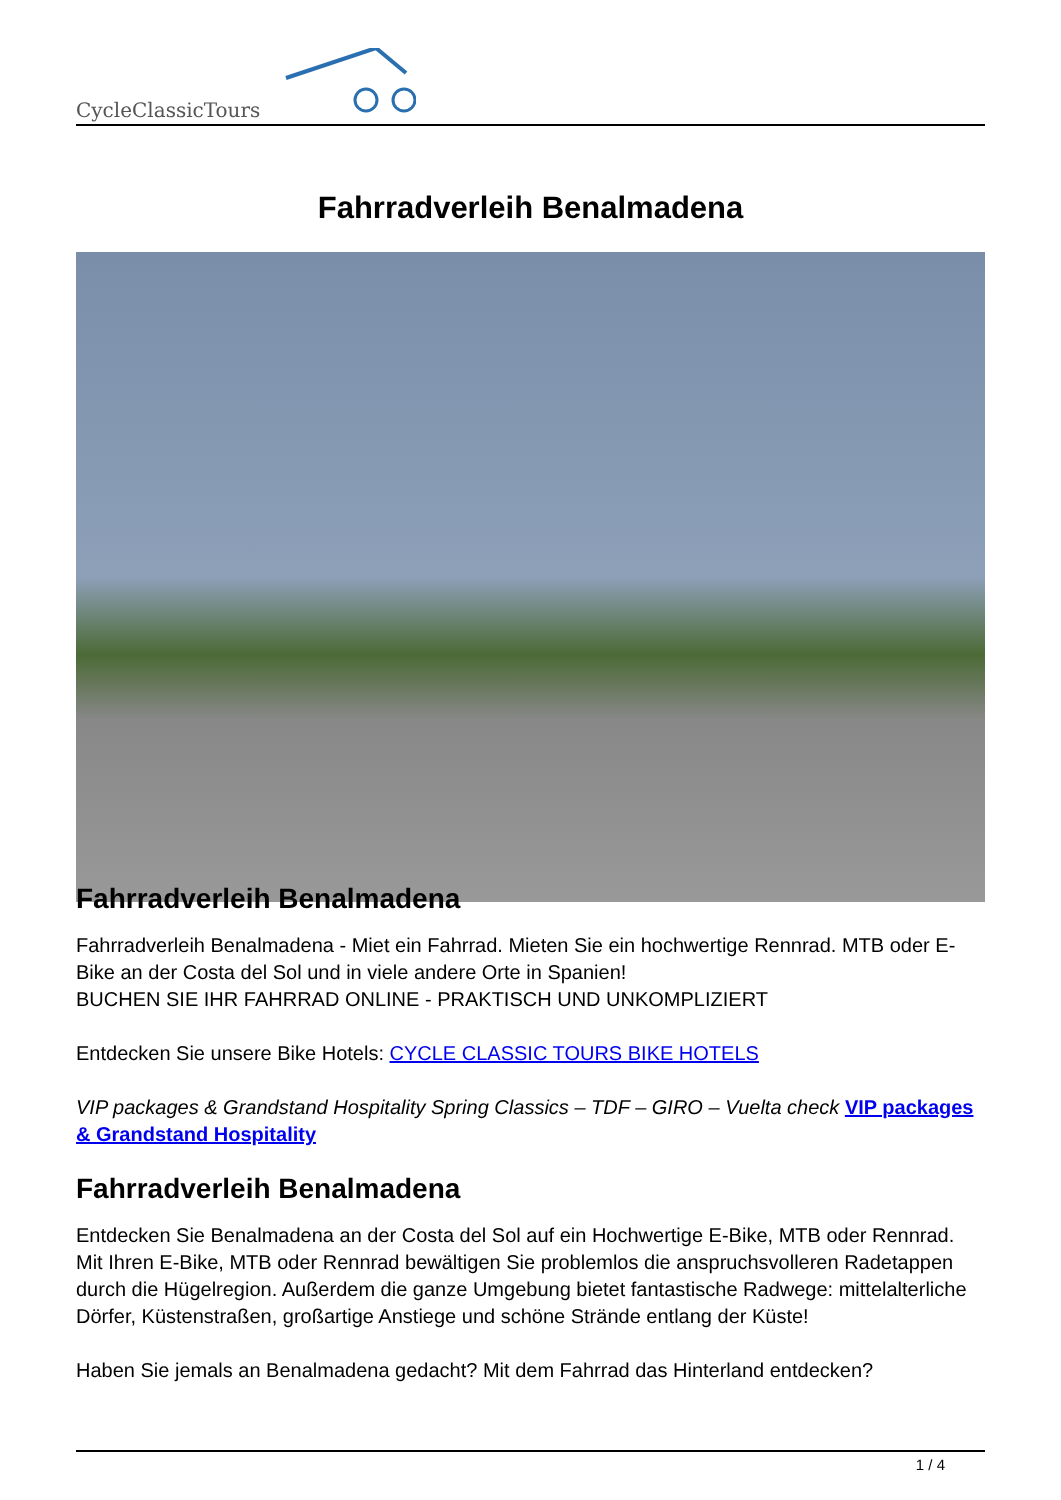CycleClassicTours
Fahrradverleih Benalmadena
Fahrradverleih Benalmadena
Fahrradverleih Benalmadena - Miet ein Fahrrad. Mieten Sie ein hochwertige Rennrad. MTB oder E-Bike an der Costa del Sol und in viele andere Orte in Spanien!
BUCHEN SIE IHR FAHRRAD ONLINE - PRAKTISCH UND UNKOMPLIZIERT
Entdecken Sie unsere Bike Hotels: CYCLE CLASSIC TOURS BIKE HOTELS
VIP packages & Grandstand Hospitality Spring Classics – TDF – GIRO – Vuelta check VIP packages & Grandstand Hospitality
Fahrradverleih Benalmadena
Entdecken Sie Benalmadena an der Costa del Sol auf ein Hochwertige E-Bike, MTB oder Rennrad. Mit Ihren E-Bike, MTB oder Rennrad bewältigen Sie problemlos die anspruchsvolleren Radetappen durch die Hügelregion. Außerdem die ganze Umgebung bietet fantastische Radwege: mittelalterliche Dörfer, Küstenstraßen, großartige Anstiege und schöne Strände entlang der Küste!
Haben Sie jemals an Benalmadena gedacht? Mit dem Fahrrad das Hinterland entdecken?
1 / 4